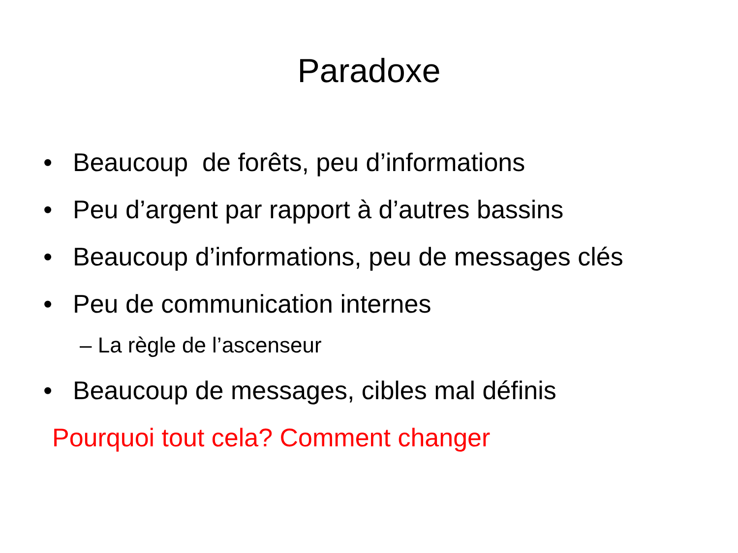Paradoxe
• Beaucoup de forêts, peu d’informations
• Peu d’argent par rapport à d’autres bassins
• Beaucoup d’informations, peu de messages clés
• Peu de communication internes
– La règle de l’ascenseur
• Beaucoup de messages, cibles mal définis
Pourquoi tout cela? Comment changer